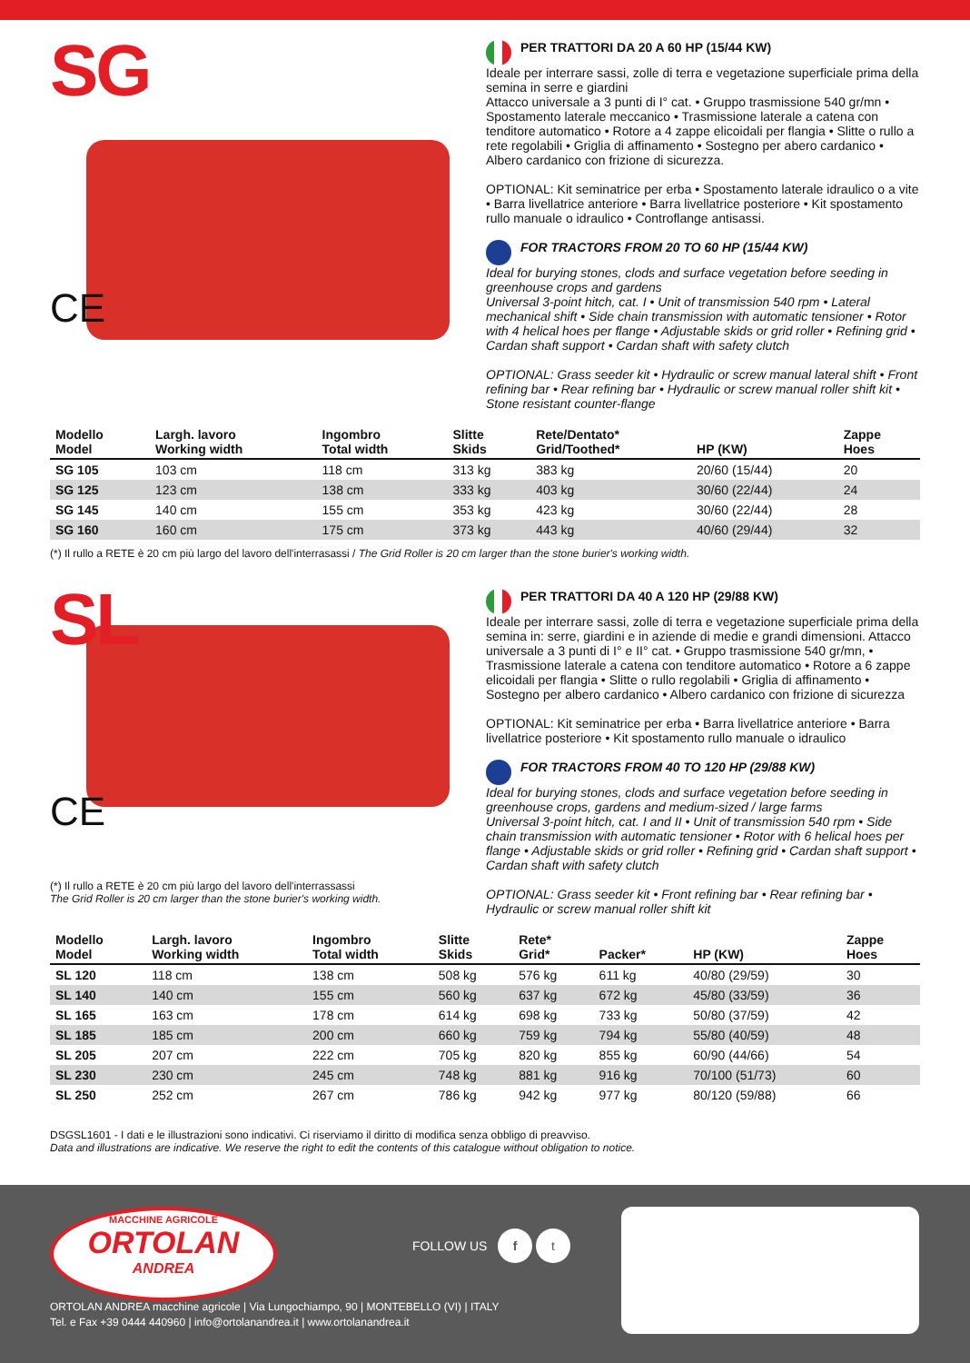SG
CE
PER TRATTORI DA 20 A 60 HP (15/44 KW)
Ideale per interrare sassi, zolle di terra e vegetazione superficiale prima della semina in serre e giardini
Attacco universale a 3 punti di I° cat. • Gruppo trasmissione 540 gr/mn • Spostamento laterale meccanico • Trasmissione laterale a catena con tenditore automatico • Rotore a 4 zappe elicoidali per flangia • Slitte o rullo a rete regolabili • Griglia di affinamento • Sostegno per abero cardanico • Albero cardanico con frizione di sicurezza.
OPTIONAL: Kit seminatrice per erba • Spostamento laterale idraulico o a vite • Barra livellatrice anteriore • Barra livellatrice posteriore • Kit spostamento rullo manuale o idraulico • Controflange antisassi.
FOR TRACTORS FROM 20 TO 60 HP (15/44 KW)
Ideal for burying stones, clods and surface vegetation before seeding in greenhouse crops and gardens
Universal 3-point hitch, cat. I • Unit of transmission 540 rpm • Lateral mechanical shift • Side chain transmission with automatic tensioner • Rotor with 4 helical hoes per flange • Adjustable skids or grid roller • Refining grid • Cardan shaft support • Cardan shaft with safety clutch
OPTIONAL: Grass seeder kit • Hydraulic or screw manual lateral shift • Front refining bar • Rear refining bar • Hydraulic or screw manual roller shift kit • Stone resistant counter-flange
| Modello Model | Largh. lavoro Working width | Ingombro Total width | Slitte Skids | Rete/Dentato* Grid/Toothed* | HP (KW) | Zappe Hoes |
| --- | --- | --- | --- | --- | --- | --- |
| SG 105 | 103 cm | 118 cm | 313 kg | 383 kg | 20/60 (15/44) | 20 |
| SG 125 | 123 cm | 138 cm | 333 kg | 403 kg | 30/60 (22/44) | 24 |
| SG 145 | 140 cm | 155 cm | 353 kg | 423 kg | 30/60 (22/44) | 28 |
| SG 160 | 160 cm | 175 cm | 373 kg | 443 kg | 40/60 (29/44) | 32 |
(*) Il rullo a RETE è 20 cm più largo del lavoro dell'interrasassi / The Grid Roller is 20 cm larger than the stone burier's working width.
SL
CE
(*) Il rullo a RETE è 20 cm più largo del lavoro dell'interrassassi
The Grid Roller is 20 cm larger than the stone burier's working width.
PER TRATTORI DA 40 A 120 HP (29/88 KW)
Ideale per interrare sassi, zolle di terra e vegetazione superficiale prima della semina in: serre, giardini e in aziende di medie e grandi dimensioni. Attacco universale a 3 punti di I° e II° cat. • Gruppo trasmissione 540 gr/mn, • Trasmissione laterale a catena con tenditore automatico • Rotore a 6 zappe elicoidali per flangia • Slitte o rullo regolabili • Griglia di affinamento • Sostegno per albero cardanico • Albero cardanico con frizione di sicurezza
OPTIONAL: Kit seminatrice per erba • Barra livellatrice anteriore • Barra livellatrice posteriore • Kit spostamento rullo manuale o idraulico
FOR TRACTORS FROM 40 TO 120 HP (29/88 KW)
Ideal for burying stones, clods and surface vegetation before seeding in greenhouse crops, gardens and medium-sized / large farms
Universal 3-point hitch, cat. I and II • Unit of transmission 540 rpm • Side chain transmission with automatic tensioner • Rotor with 6 helical hoes per flange • Adjustable skids or grid roller • Refining grid • Cardan shaft support • Cardan shaft with safety clutch
OPTIONAL: Grass seeder kit • Front refining bar • Rear refining bar • Hydraulic or screw manual roller shift kit
| Modello Model | Largh. lavoro Working width | Ingombro Total width | Slitte Skids | Rete* Grid* | Packer* | HP (KW) | Zappe Hoes |
| --- | --- | --- | --- | --- | --- | --- | --- |
| SL 120 | 118 cm | 138 cm | 508 kg | 576 kg | 611 kg | 40/80 (29/59) | 30 |
| SL 140 | 140 cm | 155 cm | 560 kg | 637 kg | 672 kg | 45/80 (33/59) | 36 |
| SL 165 | 163 cm | 178 cm | 614 kg | 698 kg | 733 kg | 50/80 (37/59) | 42 |
| SL 185 | 185 cm | 200 cm | 660 kg | 759 kg | 794 kg | 55/80 (40/59) | 48 |
| SL 205 | 207 cm | 222 cm | 705 kg | 820 kg | 855 kg | 60/90 (44/66) | 54 |
| SL 230 | 230 cm | 245 cm | 748 kg | 881 kg | 916 kg | 70/100 (51/73) | 60 |
| SL 250 | 252 cm | 267 cm | 786 kg | 942 kg | 977 kg | 80/120 (59/88) | 66 |
DSGSL1601 - I dati e le illustrazioni sono indicativi. Ci riserviamo il diritto di modifica senza obbligo di preavviso.
Data and illustrations are indicative. We reserve the right to edit the contents of this catalogue without obligation to notice.
MACCHINE AGRICOLE
ORTOLAN
ANDREA
FOLLOW US f t
ORTOLAN ANDREA macchine agricole | Via Lungochiampo, 90 | MONTEBELLO (VI) | ITALY
Tel. e Fax +39 0444 440960 | info@ortolanandrea.it | www.ortolanandrea.it